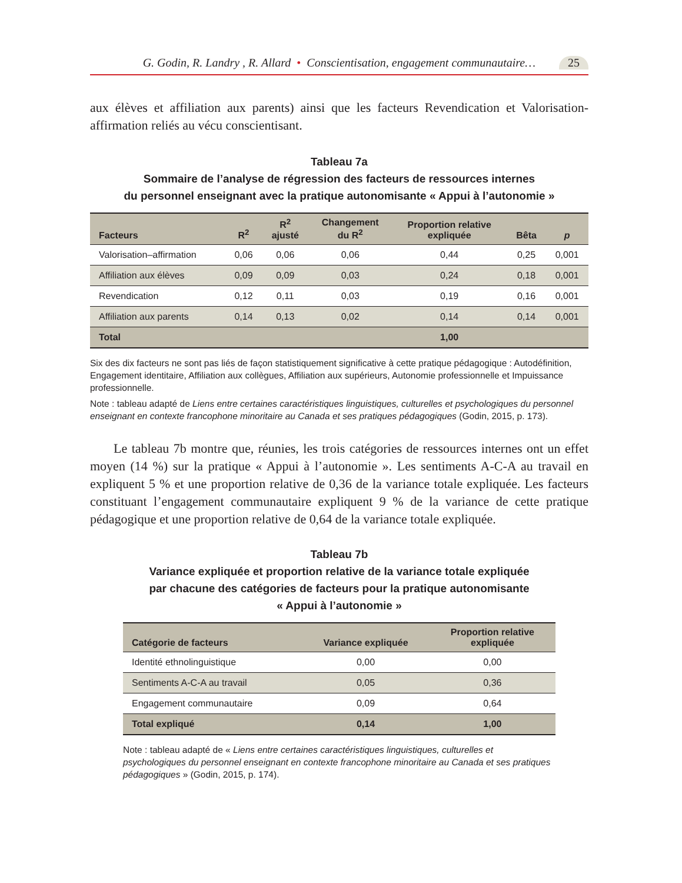G. Godin, R. Landry , R. Allard • Conscientisation, engagement communautaire… 25
aux élèves et affiliation aux parents) ainsi que les facteurs Revendication et Valorisation-affirmation reliés au vécu conscientisant.
Tableau 7a
Sommaire de l’analyse de régression des facteurs de ressources internes
du personnel enseignant avec la pratique autonomisante « Appui à l’autonomie »
| Facteurs | R<sup>2</sup> | R<sup>2</sup> ajusté | Changement du R<sup>2</sup> | Proportion relative expliquée | Bêta | p |
| --- | --- | --- | --- | --- | --- | --- |
| Valorisation–affirmation | 0,06 | 0,06 | 0,06 | 0,44 | 0,25 | 0,001 |
| Affiliation aux élèves | 0,09 | 0,09 | 0,03 | 0,24 | 0,18 | 0,001 |
| Revendication | 0,12 | 0,11 | 0,03 | 0,19 | 0,16 | 0,001 |
| Affiliation aux parents | 0,14 | 0,13 | 0,02 | 0,14 | 0,14 | 0,001 |
| Total | | | | 1,00 | | |
Six des dix facteurs ne sont pas liés de façon statistiquement significative à cette pratique pédagogique : Autodéfinition, Engagement identitaire, Affiliation aux collègues, Affiliation aux supérieurs, Autonomie professionnelle et Impuissance professionnelle.
Note : tableau adapté de Liens entre certaines caractéristiques linguistiques, culturelles et psychologiques du personnel enseignant en contexte francophone minoritaire au Canada et ses pratiques pédagogiques (Godin, 2015, p. 173).
Le tableau 7b montre que, réunies, les trois catégories de ressources internes ont un effet moyen (14 %) sur la pratique « Appui à l’autonomie ». Les sentiments A-C-A au travail en expliquent 5 % et une proportion relative de 0,36 de la variance totale expliquée. Les facteurs constituant l’engagement communautaire expliquent 9 % de la variance de cette pratique pédagogique et une proportion relative de 0,64 de la variance totale expliquée.
Tableau 7b
Variance expliquée et proportion relative de la variance totale expliquée
par chacune des catégories de facteurs pour la pratique autonomisante
« Appui à l’autonomie »
| Catégorie de facteurs | Variance expliquée | Proportion relative expliquée |
| --- | --- | --- |
| Identité ethnolinguistique | 0,00 | 0,00 |
| Sentiments A-C-A au travail | 0,05 | 0,36 |
| Engagement communautaire | 0,09 | 0,64 |
| Total expliqué | 0,14 | 1,00 |
Note : tableau adapté de « Liens entre certaines caractéristiques linguistiques, culturelles et psychologiques du personnel enseignant en contexte francophone minoritaire au Canada et ses pratiques pédagogiques » (Godin, 2015, p. 174).